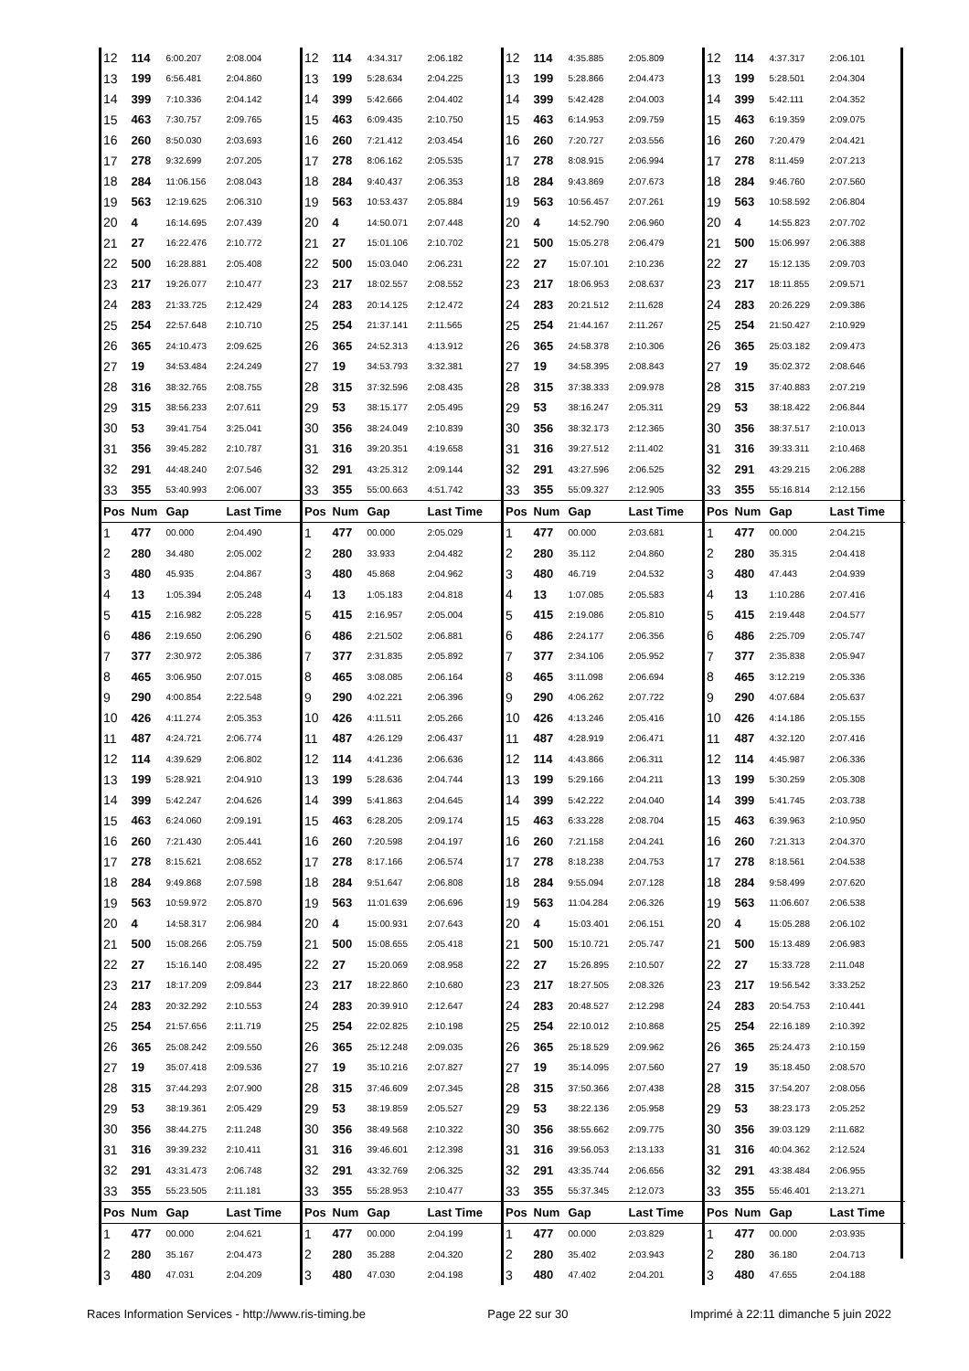| 12 | 114 | 6:00.207 | 2:08.004 | 12 | 114 | 4:34.317 | 2:06.182 | 12 | 114 | 4:35.885 | 2:05.809 | 12 | 114 | 4:37.317 | 2:06.101 |
| 13 | 199 | 6:56.481 | 2:04.860 | 13 | 199 | 5:28.634 | 2:04.225 | 13 | 199 | 5:28.866 | 2:04.473 | 13 | 199 | 5:28.501 | 2:04.304 |
| 14 | 399 | 7:10.336 | 2:04.142 | 14 | 399 | 5:42.666 | 2:04.402 | 14 | 399 | 5:42.428 | 2:04.003 | 14 | 399 | 5:42.111 | 2:04.352 |
| 15 | 463 | 7:30.757 | 2:09.765 | 15 | 463 | 6:09.435 | 2:10.750 | 15 | 463 | 6:14.953 | 2:09.759 | 15 | 463 | 6:19.359 | 2:09.075 |
| 16 | 260 | 8:50.030 | 2:03.693 | 16 | 260 | 7:21.412 | 2:03.454 | 16 | 260 | 7:20.727 | 2:03.556 | 16 | 260 | 7:20.479 | 2:04.421 |
| 17 | 278 | 9:32.699 | 2:07.205 | 17 | 278 | 8:06.162 | 2:05.535 | 17 | 278 | 8:08.915 | 2:06.994 | 17 | 278 | 8:11.459 | 2:07.213 |
| 18 | 284 | 11:06.156 | 2:08.043 | 18 | 284 | 9:40.437 | 2:06.353 | 18 | 284 | 9:43.869 | 2:07.673 | 18 | 284 | 9:46.760 | 2:07.560 |
| 19 | 563 | 12:19.625 | 2:06.310 | 19 | 563 | 10:53.437 | 2:05.884 | 19 | 563 | 10:56.457 | 2:07.261 | 19 | 563 | 10:58.592 | 2:06.804 |
| 20 | 4 | 16:14.695 | 2:07.439 | 20 | 4 | 14:50.071 | 2:07.448 | 20 | 4 | 14:52.790 | 2:06.960 | 20 | 4 | 14:55.823 | 2:07.702 |
| 21 | 27 | 16:22.476 | 2:10.772 | 21 | 27 | 15:01.106 | 2:10.702 | 21 | 500 | 15:05.278 | 2:06.479 | 21 | 500 | 15:06.997 | 2:06.388 |
| 22 | 500 | 16:28.881 | 2:05.408 | 22 | 500 | 15:03.040 | 2:06.231 | 22 | 27 | 15:07.101 | 2:10.236 | 22 | 27 | 15:12.135 | 2:09.703 |
| 23 | 217 | 19:26.077 | 2:10.477 | 23 | 217 | 18:02.557 | 2:08.552 | 23 | 217 | 18:06.953 | 2:08.637 | 23 | 217 | 18:11.855 | 2:09.571 |
| 24 | 283 | 21:33.725 | 2:12.429 | 24 | 283 | 20:14.125 | 2:12.472 | 24 | 283 | 20:21.512 | 2:11.628 | 24 | 283 | 20:26.229 | 2:09.386 |
| 25 | 254 | 22:57.648 | 2:10.710 | 25 | 254 | 21:37.141 | 2:11.565 | 25 | 254 | 21:44.167 | 2:11.267 | 25 | 254 | 21:50.427 | 2:10.929 |
| 26 | 365 | 24:10.473 | 2:09.625 | 26 | 365 | 24:52.313 | 4:13.912 | 26 | 365 | 24:58.378 | 2:10.306 | 26 | 365 | 25:03.182 | 2:09.473 |
| 27 | 19 | 34:53.484 | 2:24.249 | 27 | 19 | 34:53.793 | 3:32.381 | 27 | 19 | 34:58.395 | 2:08.843 | 27 | 19 | 35:02.372 | 2:08.646 |
| 28 | 316 | 38:32.765 | 2:08.755 | 28 | 315 | 37:32.596 | 2:08.435 | 28 | 315 | 37:38.333 | 2:09.978 | 28 | 315 | 37:40.883 | 2:07.219 |
| 29 | 315 | 38:56.233 | 2:07.611 | 29 | 53 | 38:15.177 | 2:05.495 | 29 | 53 | 38:16.247 | 2:05.311 | 29 | 53 | 38:18.422 | 2:06.844 |
| 30 | 53 | 39:41.754 | 3:25.041 | 30 | 356 | 38:24.049 | 2:10.839 | 30 | 356 | 38:32.173 | 2:12.365 | 30 | 356 | 38:37.517 | 2:10.013 |
| 31 | 356 | 39:45.282 | 2:10.787 | 31 | 316 | 39:20.351 | 4:19.658 | 31 | 316 | 39:27.512 | 2:11.402 | 31 | 316 | 39:33.311 | 2:10.468 |
| 32 | 291 | 44:48.240 | 2:07.546 | 32 | 291 | 43:25.312 | 2:09.144 | 32 | 291 | 43:27.596 | 2:06.525 | 32 | 291 | 43:29.215 | 2:06.288 |
| 33 | 355 | 53:40.993 | 2:06.007 | 33 | 355 | 55:00.663 | 4:51.742 | 33 | 355 | 55:09.327 | 2:12.905 | 33 | 355 | 55:16.814 | 2:12.156 |
| Pos | Num | Gap | Last Time | Pos | Num | Gap | Last Time | Pos | Num | Gap | Last Time | Pos | Num | Gap | Last Time |
| 1 | 477 | 00.000 | 2:04.490 | 1 | 477 | 00.000 | 2:05.029 | 1 | 477 | 00.000 | 2:03.681 | 1 | 477 | 00.000 | 2:04.215 |
| 2 | 280 | 34.480 | 2:05.002 | 2 | 280 | 33.933 | 2:04.482 | 2 | 280 | 35.112 | 2:04.860 | 2 | 280 | 35.315 | 2:04.418 |
| 3 | 480 | 45.935 | 2:04.867 | 3 | 480 | 45.868 | 2:04.962 | 3 | 480 | 46.719 | 2:04.532 | 3 | 480 | 47.443 | 2:04.939 |
| 4 | 13 | 1:05.394 | 2:05.248 | 4 | 13 | 1:05.183 | 2:04.818 | 4 | 13 | 1:07.085 | 2:05.583 | 4 | 13 | 1:10.286 | 2:07.416 |
| 5 | 415 | 2:16.982 | 2:05.228 | 5 | 415 | 2:16.957 | 2:05.004 | 5 | 415 | 2:19.086 | 2:05.810 | 5 | 415 | 2:19.448 | 2:04.577 |
| 6 | 486 | 2:19.650 | 2:06.290 | 6 | 486 | 2:21.502 | 2:06.881 | 6 | 486 | 2:24.177 | 2:06.356 | 6 | 486 | 2:25.709 | 2:05.747 |
| 7 | 377 | 2:30.972 | 2:05.386 | 7 | 377 | 2:31.835 | 2:05.892 | 7 | 377 | 2:34.106 | 2:05.952 | 7 | 377 | 2:35.838 | 2:05.947 |
| 8 | 465 | 3:06.950 | 2:07.015 | 8 | 465 | 3:08.085 | 2:06.164 | 8 | 465 | 3:11.098 | 2:06.694 | 8 | 465 | 3:12.219 | 2:05.336 |
| 9 | 290 | 4:00.854 | 2:22.548 | 9 | 290 | 4:02.221 | 2:06.396 | 9 | 290 | 4:06.262 | 2:07.722 | 9 | 290 | 4:07.684 | 2:05.637 |
| 10 | 426 | 4:11.274 | 2:05.353 | 10 | 426 | 4:11.511 | 2:05.266 | 10 | 426 | 4:13.246 | 2:05.416 | 10 | 426 | 4:14.186 | 2:05.155 |
| 11 | 487 | 4:24.721 | 2:06.774 | 11 | 487 | 4:26.129 | 2:06.437 | 11 | 487 | 4:28.919 | 2:06.471 | 11 | 487 | 4:32.120 | 2:07.416 |
| 12 | 114 | 4:39.629 | 2:06.802 | 12 | 114 | 4:41.236 | 2:06.636 | 12 | 114 | 4:43.866 | 2:06.311 | 12 | 114 | 4:45.987 | 2:06.336 |
| 13 | 199 | 5:28.921 | 2:04.910 | 13 | 199 | 5:28.636 | 2:04.744 | 13 | 199 | 5:29.166 | 2:04.211 | 13 | 199 | 5:30.259 | 2:05.308 |
| 14 | 399 | 5:42.247 | 2:04.626 | 14 | 399 | 5:41.863 | 2:04.645 | 14 | 399 | 5:42.222 | 2:04.040 | 14 | 399 | 5:41.745 | 2:03.738 |
| 15 | 463 | 6:24.060 | 2:09.191 | 15 | 463 | 6:28.205 | 2:09.174 | 15 | 463 | 6:33.228 | 2:08.704 | 15 | 463 | 6:39.963 | 2:10.950 |
| 16 | 260 | 7:21.430 | 2:05.441 | 16 | 260 | 7:20.598 | 2:04.197 | 16 | 260 | 7:21.158 | 2:04.241 | 16 | 260 | 7:21.313 | 2:04.370 |
| 17 | 278 | 8:15.621 | 2:08.652 | 17 | 278 | 8:17.166 | 2:06.574 | 17 | 278 | 8:18.238 | 2:04.753 | 17 | 278 | 8:18.561 | 2:04.538 |
| 18 | 284 | 9:49.868 | 2:07.598 | 18 | 284 | 9:51.647 | 2:06.808 | 18 | 284 | 9:55.094 | 2:07.128 | 18 | 284 | 9:58.499 | 2:07.620 |
| 19 | 563 | 10:59.972 | 2:05.870 | 19 | 563 | 11:01.639 | 2:06.696 | 19 | 563 | 11:04.284 | 2:06.326 | 19 | 563 | 11:06.607 | 2:06.538 |
| 20 | 4 | 14:58.317 | 2:06.984 | 20 | 4 | 15:00.931 | 2:07.643 | 20 | 4 | 15:03.401 | 2:06.151 | 20 | 4 | 15:05.288 | 2:06.102 |
| 21 | 500 | 15:08.266 | 2:05.759 | 21 | 500 | 15:08.655 | 2:05.418 | 21 | 500 | 15:10.721 | 2:05.747 | 21 | 500 | 15:13.489 | 2:06.983 |
| 22 | 27 | 15:16.140 | 2:08.495 | 22 | 27 | 15:20.069 | 2:08.958 | 22 | 27 | 15:26.895 | 2:10.507 | 22 | 27 | 15:33.728 | 2:11.048 |
| 23 | 217 | 18:17.209 | 2:09.844 | 23 | 217 | 18:22.860 | 2:10.680 | 23 | 217 | 18:27.505 | 2:08.326 | 23 | 217 | 19:56.542 | 3:33.252 |
| 24 | 283 | 20:32.292 | 2:10.553 | 24 | 283 | 20:39.910 | 2:12.647 | 24 | 283 | 20:48.527 | 2:12.298 | 24 | 283 | 20:54.753 | 2:10.441 |
| 25 | 254 | 21:57.656 | 2:11.719 | 25 | 254 | 22:02.825 | 2:10.198 | 25 | 254 | 22:10.012 | 2:10.868 | 25 | 254 | 22:16.189 | 2:10.392 |
| 26 | 365 | 25:08.242 | 2:09.550 | 26 | 365 | 25:12.248 | 2:09.035 | 26 | 365 | 25:18.529 | 2:09.962 | 26 | 365 | 25:24.473 | 2:10.159 |
| 27 | 19 | 35:07.418 | 2:09.536 | 27 | 19 | 35:10.216 | 2:07.827 | 27 | 19 | 35:14.095 | 2:07.560 | 27 | 19 | 35:18.450 | 2:08.570 |
| 28 | 315 | 37:44.293 | 2:07.900 | 28 | 315 | 37:46.609 | 2:07.345 | 28 | 315 | 37:50.366 | 2:07.438 | 28 | 315 | 37:54.207 | 2:08.056 |
| 29 | 53 | 38:19.361 | 2:05.429 | 29 | 53 | 38:19.859 | 2:05.527 | 29 | 53 | 38:22.136 | 2:05.958 | 29 | 53 | 38:23.173 | 2:05.252 |
| 30 | 356 | 38:44.275 | 2:11.248 | 30 | 356 | 38:49.568 | 2:10.322 | 30 | 356 | 38:55.662 | 2:09.775 | 30 | 356 | 39:03.129 | 2:11.682 |
| 31 | 316 | 39:39.232 | 2:10.411 | 31 | 316 | 39:46.601 | 2:12.398 | 31 | 316 | 39:56.053 | 2:13.133 | 31 | 316 | 40:04.362 | 2:12.524 |
| 32 | 291 | 43:31.473 | 2:06.748 | 32 | 291 | 43:32.769 | 2:06.325 | 32 | 291 | 43:35.744 | 2:06.656 | 32 | 291 | 43:38.484 | 2:06.955 |
| 33 | 355 | 55:23.505 | 2:11.181 | 33 | 355 | 55:28.953 | 2:10.477 | 33 | 355 | 55:37.345 | 2:12.073 | 33 | 355 | 55:46.401 | 2:13.271 |
| Pos | Num | Gap | Last Time | Pos | Num | Gap | Last Time | Pos | Num | Gap | Last Time | Pos | Num | Gap | Last Time |
| 1 | 477 | 00.000 | 2:04.621 | 1 | 477 | 00.000 | 2:04.199 | 1 | 477 | 00.000 | 2:03.829 | 1 | 477 | 00.000 | 2:03.935 |
| 2 | 280 | 35.167 | 2:04.473 | 2 | 280 | 35.288 | 2:04.320 | 2 | 280 | 35.402 | 2:03.943 | 2 | 280 | 36.180 | 2:04.713 |
| 3 | 480 | 47.031 | 2:04.209 | 3 | 480 | 47.030 | 2:04.198 | 3 | 480 | 47.402 | 2:04.201 | 3 | 480 | 47.655 | 2:04.188 |
Races Information Services - http://www.ris-timing.be Page 22 sur 30 Imprimé à 22:11 dimanche 5 juin 2022